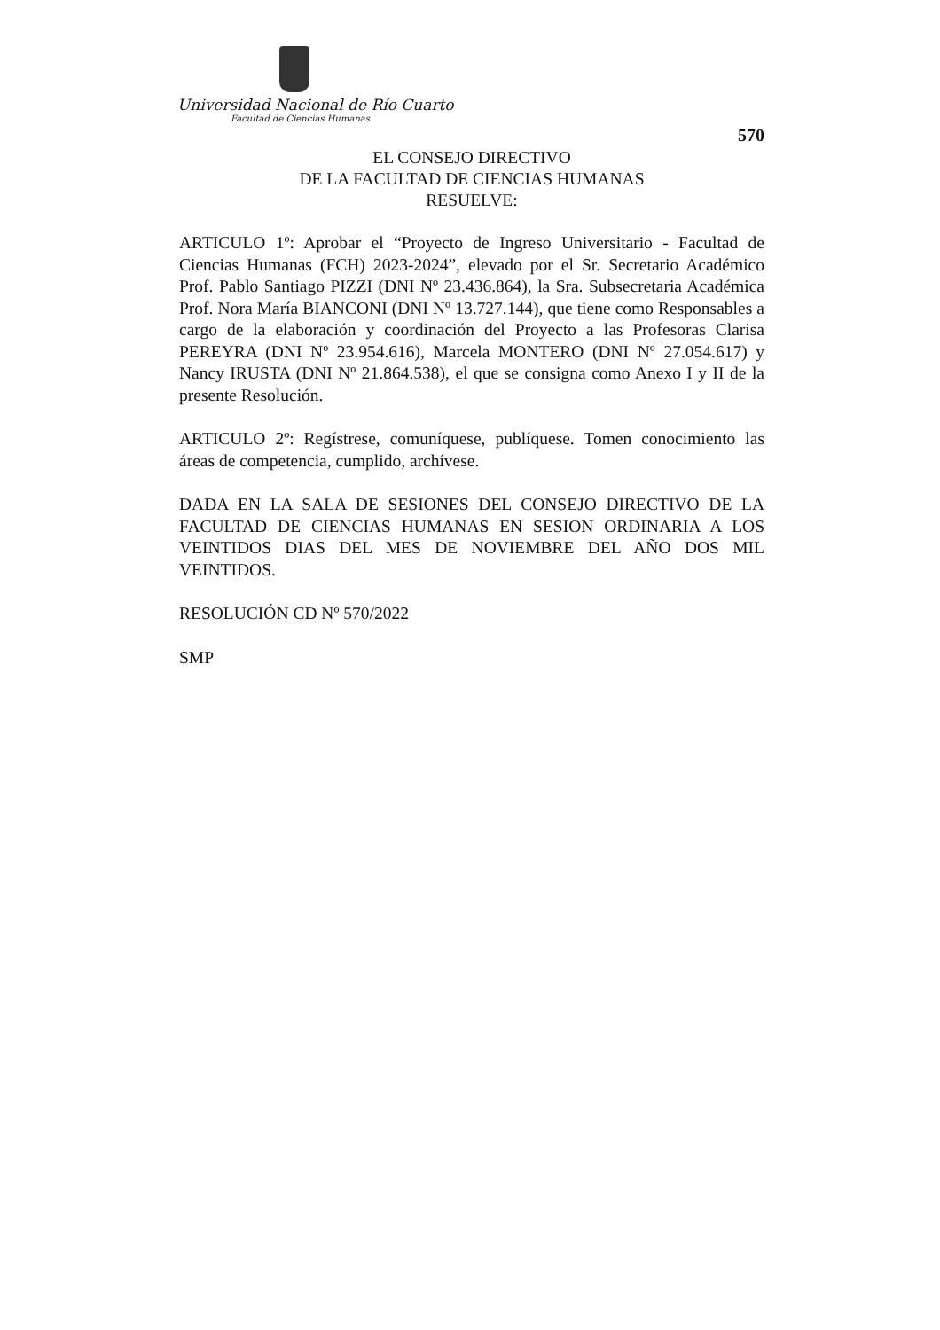Universidad Nacional de Río Cuarto
Facultad de Ciencias Humanas
570
EL CONSEJO DIRECTIVO
DE LA FACULTAD DE CIENCIAS HUMANAS
RESUELVE:
ARTICULO 1º: Aprobar el “Proyecto de Ingreso Universitario - Facultad de Ciencias Humanas (FCH) 2023-2024”, elevado por el Sr. Secretario Académico Prof. Pablo Santiago PIZZI (DNI Nº 23.436.864), la Sra. Subsecretaria Académica Prof. Nora María BIANCONI (DNI Nº 13.727.144), que tiene como Responsables a cargo de la elaboración y coordinación del Proyecto a las Profesoras Clarisa PEREYRA (DNI Nº 23.954.616), Marcela MONTERO (DNI Nº 27.054.617) y Nancy IRUSTA (DNI Nº 21.864.538), el que se consigna como Anexo I y II de la presente Resolución.
ARTICULO 2º: Regístrese, comuníquese, publíquese. Tomen conocimiento las áreas de competencia, cumplido, archívese.
DADA EN LA SALA DE SESIONES DEL CONSEJO DIRECTIVO DE LA FACULTAD DE CIENCIAS HUMANAS EN SESION ORDINARIA A LOS VEINTIDOS DIAS DEL MES DE NOVIEMBRE DEL AÑO DOS MIL VEINTIDOS.
RESOLUCIÓN CD Nº 570/2022
SMP